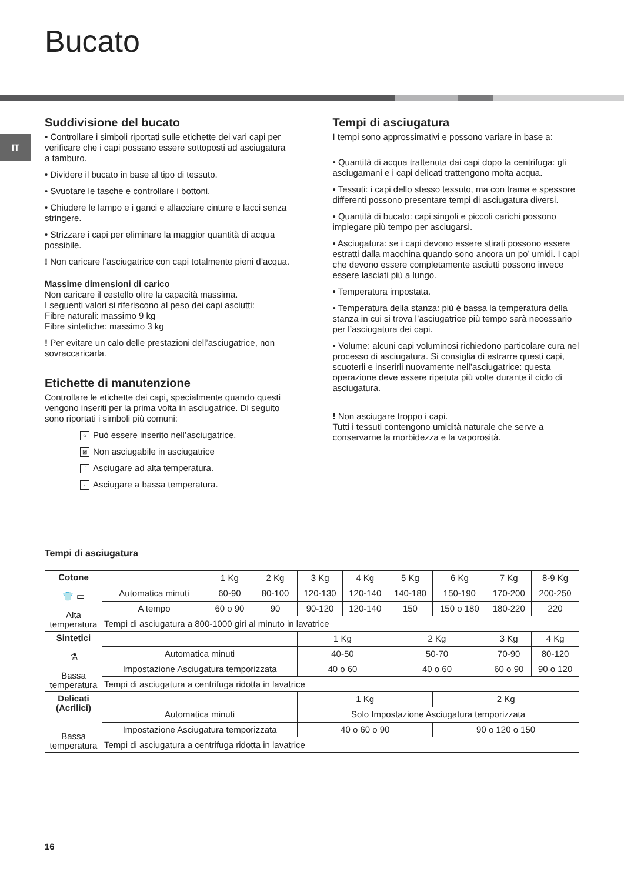Bucato
IT
Suddivisione del bucato
• Controllare i simboli riportati sulle etichette dei vari capi per verificare che i capi possano essere sottoposti ad asciugatura a tamburo.
• Dividere il bucato in base al tipo di tessuto.
• Svuotare le tasche e controllare i bottoni.
• Chiudere le lampo e i ganci e allacciare cinture e lacci senza stringere.
• Strizzare i capi per eliminare la maggior quantità di acqua possibile.
! Non caricare l’asciugatrice con capi totalmente pieni d’acqua.
Massime dimensioni di carico
Non caricare il cestello oltre la capacità massima.
I seguenti valori si riferiscono al peso dei capi asciutti:
Fibre naturali: massimo 9 kg
Fibre sintetiche: massimo 3 kg
! Per evitare un calo delle prestazioni dell’asciugatrice, non sovraccaricarla.
Etichette di manutenzione
Controllare le etichette dei capi, specialmente quando questi vengono inseriti per la prima volta in asciugatrice. Di seguito sono riportati i simboli più comuni:
○ Può essere inserito nell’asciugatrice.
⊠ Non asciugabile in asciugatrice
⁚ Asciugare ad alta temperatura.
· Asciugare a bassa temperatura.
Tempi di asciugatura
I tempi sono approssimativi e possono variare in base a:
• Quantità di acqua trattenuta dai capi dopo la centrifuga: gli asciugamani e i capi delicati trattengono molta acqua.
• Tessuti: i capi dello stesso tessuto, ma con trama e spessore differenti possono presentare tempi di asciugatura diversi.
• Quantità di bucato: capi singoli e piccoli carichi possono impiegare più tempo per asciugarsi.
• Asciugatura: se i capi devono essere stirati possono essere estratti dalla macchina quando sono ancora un po’ umidi. I capi che devono essere completamente asciutti possono invece essere lasciati più a lungo.
• Temperatura impostata.
• Temperatura della stanza: più è bassa la temperatura della stanza in cui si trova l’asciugatrice più tempo sarà necessario per l’asciugatura dei capi.
• Volume: alcuni capi voluminosi richiedono particolare cura nel processo di asciugatura. Si consiglia di estrarre questi capi, scuoterli e inserirli nuovamente nell’asciugatrice: questa operazione deve essere ripetuta più volte durante il ciclo di asciugatura.
! Non asciugare troppo i capi.
Tutti i tessuti contengono umidità naturale che serve a conservarne la morbidezza e la vaporosità.
Tempi di asciugatura
| Cotone 👕 ▭ Alta temperatura | | 1 Kg | 2 Kg | 3 Kg | 4 Kg | 5 Kg | 6 Kg | 7 Kg | 8-9 Kg |
| | Automatica minuti | 60-90 | 80-100 | 120-130 | 120-140 | 140-180 | 150-190 | 170-200 | 200-250 |
| | A tempo | 60 o 90 | 90 | 90-120 | 120-140 | 150 | 150 o 180 | 180-220 | 220 |
| | Tempi di asciugatura a 800-1000 giri al minuto in lavatrice | | | | | | | | |
| Sintetici ⚗ Bassa temperatura | | | | 1 Kg | | 2 Kg | | 3 Kg | 4 Kg |
| | Automatica minuti | | | 40-50 | | 50-70 | | 70-90 | 80-120 |
| | Impostazione Asciugatura temporizzata | | | 40 o 60 | | 40 o 60 | | 60 o 90 | 90 o 120 |
| | Tempi di asciugatura a centrifuga ridotta in lavatrice | | | | | | | | |
| Delicati (Acrilici) Bassa temperatura | | | | 1 Kg | | | 2 Kg | | |
| | Automatica minuti | | | Solo Impostazione Asciugatura temporizzata | | | | | |
| | Impostazione Asciugatura temporizzata | | | 40 o 60 o 90 | | | 90 o 120 o 150 | | |
| | Tempi di asciugatura a centrifuga ridotta in lavatrice | | | | | | | | |
16